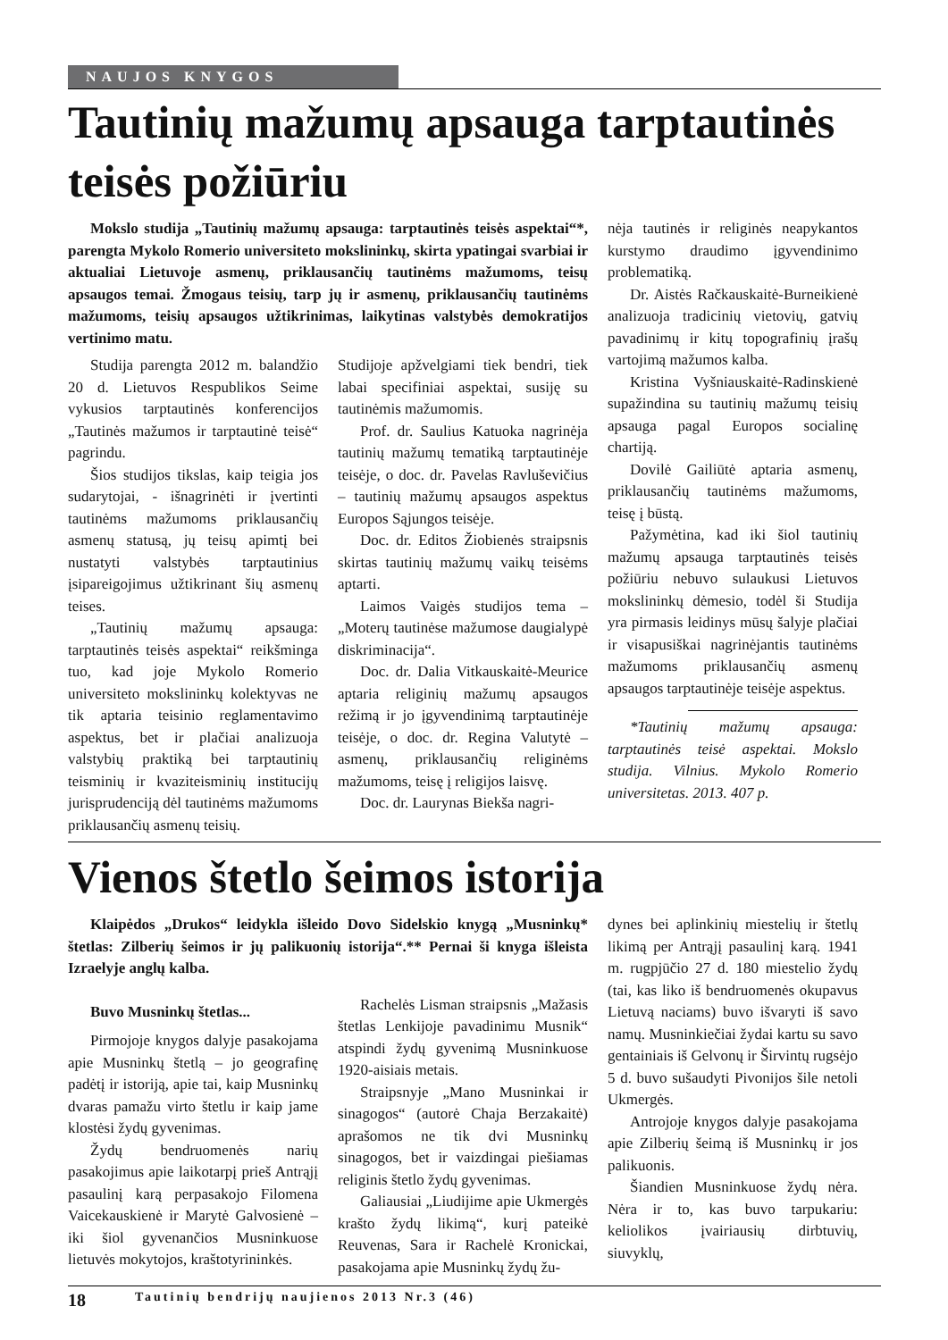NAUJOS KNYGOS
Tautinių mažumų apsauga tarptautinės teisės požiūriu
Mokslo studija „Tautinių mažumų apsauga: tarptautinės teisės aspektai“*, parengta Mykolo Romerio universiteto mokslininkų, skirta ypatingai svarbiai ir aktualiai Lietuvoje asmenų, priklausančių tautinėms mažumoms, teisų apsaugos temai. Žmogaus teisių, tarp jų ir asmenų, priklausančių tautinėms mažumoms, teisių apsaugos užtikrinimas, laikytinas valstybės demokratijos vertinimo matu.
Studija parengta 2012 m. balandžio 20 d. Lietuvos Respublikos Seime vykusios tarptautinės konferencijos „Tautinės mažumos ir tarptautinė teisė“ pagrindu.
Šios studijos tikslas, kaip teigia jos sudarytojai, - išnagrinėti ir įvertinti tautinėms mažumoms priklausančių asmenų statusą, jų teisų apimtį bei nustatyti valstybės tarptautinius įsipareigojimus užtikrinant šių asmenų teises.
„Tautinių mažumų apsauga: tarptautinės teisės aspektai“ reikšminga tuo, kad joje Mykolo Romerio universiteto mokslininkų kolektyvas ne tik aptaria teisinio reglamentavimo aspektus, bet ir plačiai analizuoja valstybių praktiką bei tarptautinių teisminių ir kvaziteisminių institucijų jurisprudenciją dėl tautinėms mažumoms priklausančių asmenų teisių.
Studijoje apžvelgiami tiek bendri, tiek labai specifiniai aspektai, susiję su tautinėmis mažumomis.
Prof. dr. Saulius Katuoka nagrinėja tautinių mažumų tematiką tarptautinėje teisėje, o doc. dr. Pavelas Ravluševičius – tautinių mažumų apsaugos aspektus Europos Sąjungos teisėje.
Doc. dr. Editos Žiobienės straipsnis skirtas tautinių mažumų vaikų teisėms aptarti.
Laimos Vaigės studijos tema – „Moterų tautinėse mažumose daugialypė diskriminacija“.
Doc. dr. Dalia Vitkauskaitė-Meurice aptaria religinių mažumų apsaugos režimą ir jo įgyvendinimą tarptautinėje teisėje, o doc. dr. Regina Valutytė – asmenų, priklausančių religinėms mažumoms, teisę į religijos laisvę.
Doc. dr. Laurynas Biekša nagri-
nėja tautinės ir religinės neapykantos kurstymo draudimo įgyvendinimo problematiką.
Dr. Aistės Račkauskaitė-Burneikienė analizuoja tradicinių vietovių, gatvių pavadinimų ir kitų topografinių įrašų vartojimą mažumos kalba.
Kristina Vyšniauskaitė-Radinskienė supažindina su tautinių mažumų teisių apsauga pagal Europos socialinę chartiją.
Dovilė Gailiūtė aptaria asmenų, priklausančių tautinėms mažumoms, teisę į būstą.
Pažymėtina, kad iki šiol tautinių mažumų apsauga tarptautinės teisės požiūriu nebuvo sulaukusi Lietuvos mokslininkų dėmesio, todėl ši Studija yra pirmasis leidinys mūsų šalyje plačiai ir visapusiškai nagrinėjantis tautinėms mažumoms priklausančių asmenų apsaugos tarptautinėje teisėje aspektus.
*Tautinių mažumų apsauga: tarptautinės teisė aspektai. Mokslo studija. Vilnius. Mykolo Romerio universitetas. 2013. 407 p.
Vienos štetlo šeimos istorija
Klaipėdos „Drukos“ leidykla išleido Dovo Sidelskio knygą „Musninkų* štetlas: Zilberių šeimos ir jų palikuonių istorija“.** Pernai ši knyga išleista Izraelyje anglų kalba.
Buvo Musninkų štetlas...
Pirmojoje knygos dalyje pasakojama apie Musninkų štetlą – jo geografinę padėtį ir istoriją, apie tai, kaip Musninkų dvaras pamažu virto štetlu ir kaip jame klostėsi žydų gyvenimas.
Žydų bendruomenės narių pasakojimus apie laikotarpį prieš Antrąjį pasaulinį karą perpasakojo Filomena Vaicekauskienė ir Marytė Galvosienė – iki šiol gyvenančios Musninkuose lietuvės mokytojos, kraštotyrininkės.
Rachelės Lisman straipsnis „Mažasis štetlas Lenkijoje pavadinimu Musnik“ atspindi žydų gyvenimą Musninkuose 1920-aisiais metais.
Straipsnyje „Mano Musninkai ir sinagogos“ (autorė Chaja Berzakaitė) aprašomos ne tik dvi Musninkų sinagogos, bet ir vaizdingai piešiamas religinis štetlo žydų gyvenimas.
Galiausiai „Liudijime apie Ukmergės krašto žydų likimą“, kurį pateikė Reuvenas, Sara ir Rachelė Kronickai, pasakojama apie Musninkų žydų žu-
dynes bei aplinkinių miestelių ir štetlų likimą per Antrąjį pasaulinį karą. 1941 m. rugpjūčio 27 d. 180 miestelio žydų (tai, kas liko iš bendruomenės okupavus Lietuvą naciams) buvo išvaryti iš savo namų. Musninkiečiai žydai kartu su savo gentainiais iš Gelvonų ir Širvintų rugsėjo 5 d. buvo sušaudyti Pivonijos šile netoli Ukmergės.
Antrojoje knygos dalyje pasakojama apie Zilberių šeimą iš Musninkų ir jos palikuonis.
Šiandien Musninkuose žydų nėra. Nėra ir to, kas buvo tarpukariu: keliolikos įvairiausių dirbtuvių, siuvyklų,
18 Tautinių bendrijų naujienos 2013 Nr.3 (46)